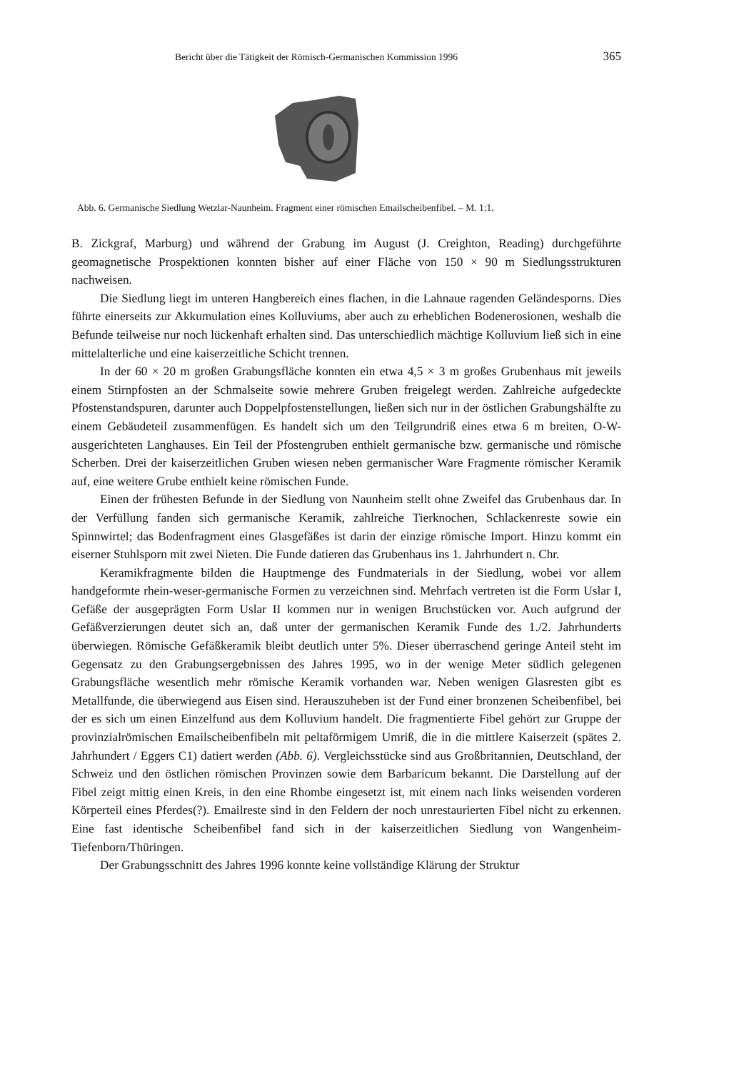Bericht über die Tätigkeit der Römisch-Germanischen Kommission 1996 365
Abb. 6. Germanische Siedlung Wetzlar-Naunheim. Fragment einer römischen Emailscheibenfibel. – M. 1:1.
B. Zickgraf, Marburg) und während der Grabung im August (J. Creighton, Reading) durchgeführte geomagnetische Prospektionen konnten bisher auf einer Fläche von 150 × 90 m Siedlungsstrukturen nachweisen.
Die Siedlung liegt im unteren Hangbereich eines flachen, in die Lahnaue ragenden Geländesporns. Dies führte einerseits zur Akkumulation eines Kolluviums, aber auch zu erheblichen Bodenerosionen, weshalb die Befunde teilweise nur noch lückenhaft erhalten sind. Das unterschiedlich mächtige Kolluvium ließ sich in eine mittelalterliche und eine kaiserzeitliche Schicht trennen.
In der 60 × 20 m großen Grabungsfläche konnten ein etwa 4,5 × 3 m großes Grubenhaus mit jeweils einem Stirnpfosten an der Schmalseite sowie mehrere Gruben freigelegt werden. Zahlreiche aufgedeckte Pfostenstandspuren, darunter auch Doppelpfostenstellungen, ließen sich nur in der östlichen Grabungshälfte zu einem Gebäudeteil zusammenfügen. Es handelt sich um den Teilgrundriß eines etwa 6 m breiten, O-W-ausgerichteten Langhauses. Ein Teil der Pfostengruben enthielt germanische bzw. germanische und römische Scherben. Drei der kaiserzeitlichen Gruben wiesen neben germanischer Ware Fragmente römischer Keramik auf, eine weitere Grube enthielt keine römischen Funde.
Einen der frühesten Befunde in der Siedlung von Naunheim stellt ohne Zweifel das Grubenhaus dar. In der Verfüllung fanden sich germanische Keramik, zahlreiche Tierknochen, Schlackenreste sowie ein Spinnwirtel; das Bodenfragment eines Glasgefäßes ist darin der einzige römische Import. Hinzu kommt ein eiserner Stuhlsporn mit zwei Nieten. Die Funde datieren das Grubenhaus ins 1. Jahrhundert n. Chr.
Keramikfragmente bilden die Hauptmenge des Fundmaterials in der Siedlung, wobei vor allem handgeformte rhein-weser-germanische Formen zu verzeichnen sind. Mehrfach vertreten ist die Form Uslar I, Gefäße der ausgeprägten Form Uslar II kommen nur in wenigen Bruchstücken vor. Auch aufgrund der Gefäßverzierungen deutet sich an, daß unter der germanischen Keramik Funde des 1./2. Jahrhunderts überwiegen. Römische Gefäßkeramik bleibt deutlich unter 5%. Dieser überraschend geringe Anteil steht im Gegensatz zu den Grabungsergebnissen des Jahres 1995, wo in der wenige Meter südlich gelegenen Grabungsfläche wesentlich mehr römische Keramik vorhanden war. Neben wenigen Glasresten gibt es Metallfunde, die überwiegend aus Eisen sind. Herauszuheben ist der Fund einer bronzenen Scheibenfibel, bei der es sich um einen Einzelfund aus dem Kolluvium handelt. Die fragmentierte Fibel gehört zur Gruppe der provinzialrömischen Emailscheibenfibeln mit peltaförmigem Umriß, die in die mittlere Kaiserzeit (spätes 2. Jahrhundert / Eggers C1) datiert werden (Abb. 6). Vergleichsstücke sind aus Großbritannien, Deutschland, der Schweiz und den östlichen römischen Provinzen sowie dem Barbaricum bekannt. Die Darstellung auf der Fibel zeigt mittig einen Kreis, in den eine Rhombe eingesetzt ist, mit einem nach links weisenden vorderen Körperteil eines Pferdes(?). Emailreste sind in den Feldern der noch unrestaurierten Fibel nicht zu erkennen. Eine fast identische Scheibenfibel fand sich in der kaiserzeitlichen Siedlung von Wangenheim-Tiefenborn/Thüringen.
Der Grabungsschnitt des Jahres 1996 konnte keine vollständige Klärung der Struktur